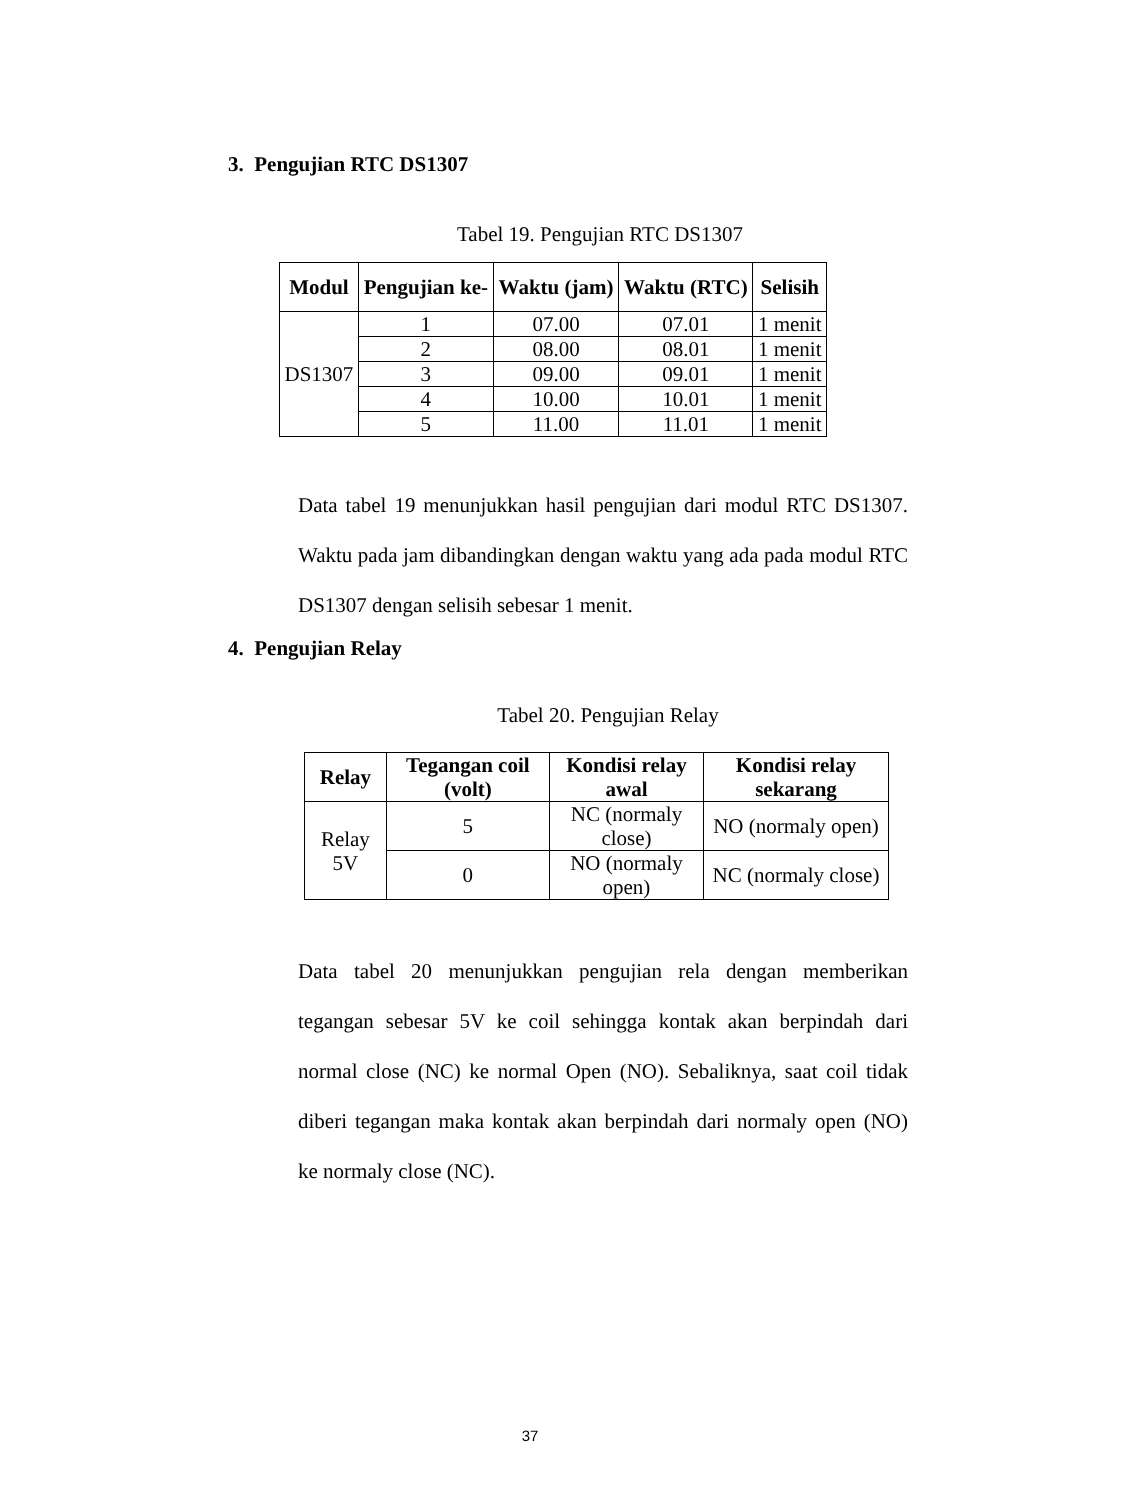3. Pengujian RTC DS1307
Tabel 19. Pengujian RTC DS1307
| Modul | Pengujian ke- | Waktu (jam) | Waktu (RTC) | Selisih |
| --- | --- | --- | --- | --- |
| DS1307 | 1 | 07.00 | 07.01 | 1 menit |
| | 2 | 08.00 | 08.01 | 1 menit |
| | 3 | 09.00 | 09.01 | 1 menit |
| | 4 | 10.00 | 10.01 | 1 menit |
| | 5 | 11.00 | 11.01 | 1 menit |
Data tabel 19 menunjukkan hasil pengujian dari modul RTC DS1307. Waktu pada jam dibandingkan dengan waktu yang ada pada modul RTC DS1307 dengan selisih sebesar 1 menit.
4. Pengujian Relay
Tabel 20. Pengujian Relay
| Relay | Tegangan coil (volt) | Kondisi relay awal | Kondisi relay sekarang |
| --- | --- | --- | --- |
| Relay 5V | 5 | NC (normaly close) | NO (normaly open) |
| | 0 | NO (normaly open) | NC (normaly close) |
Data tabel 20 menunjukkan pengujian rela dengan memberikan tegangan sebesar 5V ke coil sehingga kontak akan berpindah dari normal close (NC) ke normal Open (NO). Sebaliknya, saat coil tidak diberi tegangan maka kontak akan berpindah dari normaly open (NO) ke normaly close (NC).
37